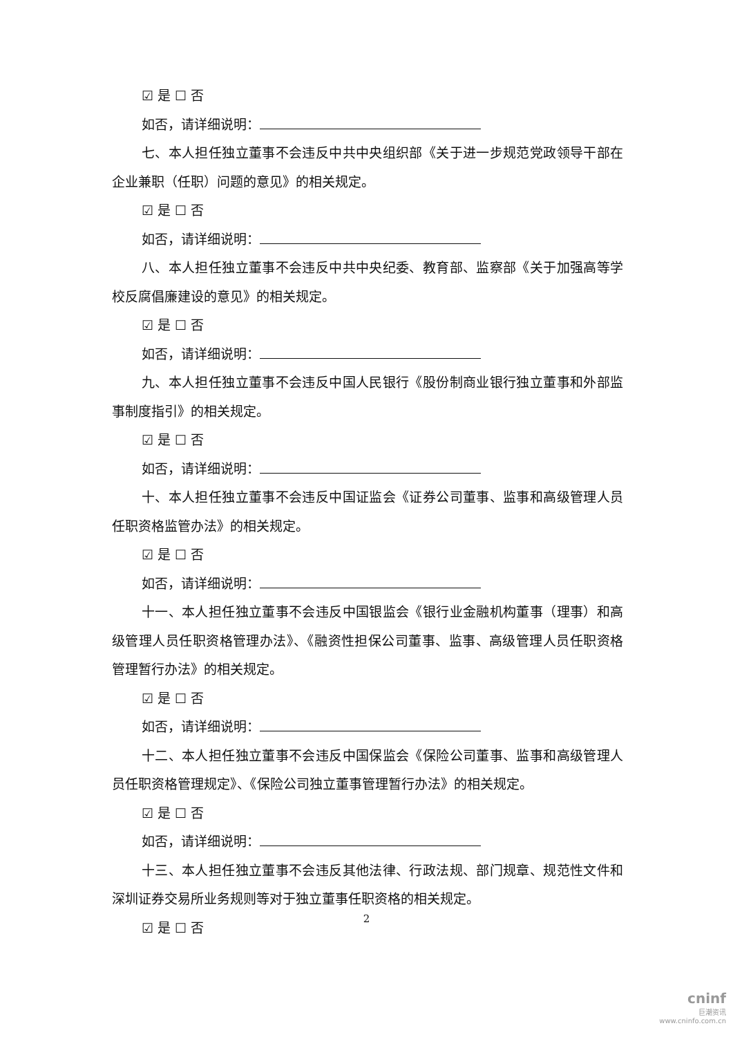☑ 是 ☐ 否
如否，请详细说明：
七、本人担任独立董事不会违反中共中央组织部《关于进一步规范党政领导干部在企业兼职（任职）问题的意见》的相关规定。
☑ 是 ☐ 否
如否，请详细说明：
八、本人担任独立董事不会违反中共中央纪委、教育部、监察部《关于加强高等学校反腐倡廉建设的意见》的相关规定。
☑ 是 ☐ 否
如否，请详细说明：
九、本人担任独立董事不会违反中国人民银行《股份制商业银行独立董事和外部监事制度指引》的相关规定。
☑ 是 ☐ 否
如否，请详细说明：
十、本人担任独立董事不会违反中国证监会《证券公司董事、监事和高级管理人员任职资格监管办法》的相关规定。
☑ 是 ☐ 否
如否，请详细说明：
十一、本人担任独立董事不会违反中国银监会《银行业金融机构董事（理事）和高级管理人员任职资格管理办法》、《融资性担保公司董事、监事、高级管理人员任职资格管理暂行办法》的相关规定。
☑ 是 ☐ 否
如否，请详细说明：
十二、本人担任独立董事不会违反中国保监会《保险公司董事、监事和高级管理人员任职资格管理规定》、《保险公司独立董事管理暂行办法》的相关规定。
☑ 是 ☐ 否
如否，请详细说明：
十三、本人担任独立董事不会违反其他法律、行政法规、部门规章、规范性文件和深圳证券交易所业务规则等对于独立董事任职资格的相关规定。
☑ 是 ☐ 否
2
cninf
巨潮资讯
www.cninfo.com.cn